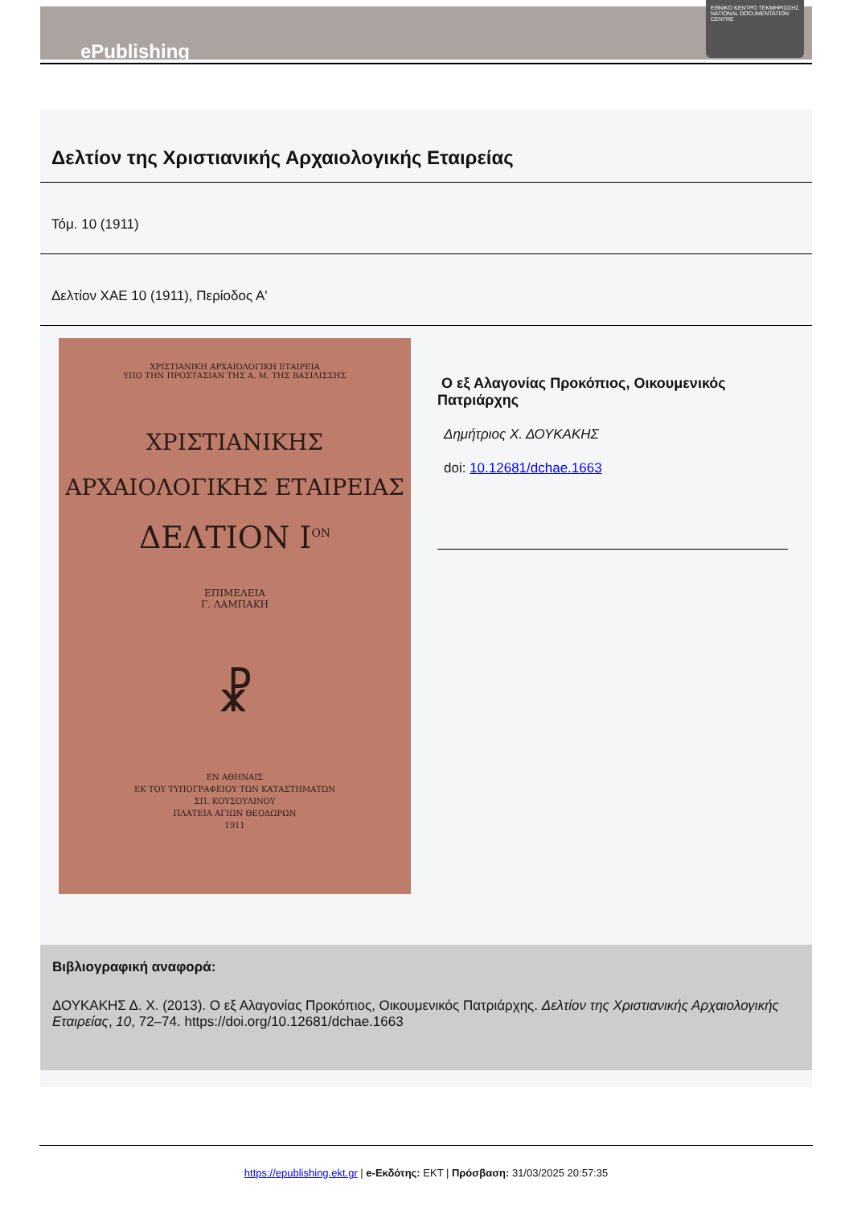ePublishing
ΕΘΝΙΚΟ ΚΕΝΤΡΟ ΤΕΚΜΗΡΙΩΣΗΣ
NATIONAL DOCUMENTATION CENTRE
Δελτίον της Χριστιανικής Αρχαιολογικής Εταιρείας
Τόμ. 10 (1911)
Δελτίον ΧΑΕ 10 (1911), Περίοδος Α'
ΧΡΙΣΤΙΑΝΙΚΗ ΑΡΧΑΙΟΛΟΓΙΚΗ ΕΤΑΙΡΕΙΑ
ΥΠΟ ΤΗΝ ΠΡΟΣΤΑΣΙΑΝ ΤΗΣ Α. Μ. ΤΗΣ ΒΑΣΙΛΙΣΣΗΣ
ΧΡΙΣΤΙΑΝΙΚΗΣ
ΑΡΧΑΙΟΛΟΓΙΚΗΣ ΕΤΑΙΡΕΙΑΣ
ΔΕΛΤΙΟΝ Ι<sup>ΟΝ</sup>
ΕΠΙΜΕΛΕΙΑ
Γ. ΛΑΜΠΑΚΗ
☧
ΕΝ ΑΘΗΝΑΙΣ
ΕΚ ΤΟΥ ΤΥΠΟΓΡΑΦΕΙΟΥ ΤΩΝ ΚΑΤΑΣΤΗΜΑΤΩΝ
ΣΠ. ΚΟΥΣΟΥΛΙΝΟΥ
ΠΛΑΤΕΙΑ ΑΓΙΩΝ ΘΕΟΔΩΡΩΝ
1911
Ο εξ Αλαγονίας Προκόπιος, Οικουμενικός Πατριάρχης
Δημήτριος Χ. ΔΟΥΚΑΚΗΣ
doi: 10.12681/dchae.1663
Βιβλιογραφική αναφορά:
ΔΟΥΚΑΚΗΣ Δ. Χ. (2013). Ο εξ Αλαγονίας Προκόπιος, Οικουμενικός Πατριάρχης. Δελτίον της Χριστιανικής Αρχαιολογικής Εταιρείας, 10, 72–74. https://doi.org/10.12681/dchae.1663
https://epublishing.ekt.gr | e-Εκδότης: EKT | Πρόσβαση: 31/03/2025 20:57:35